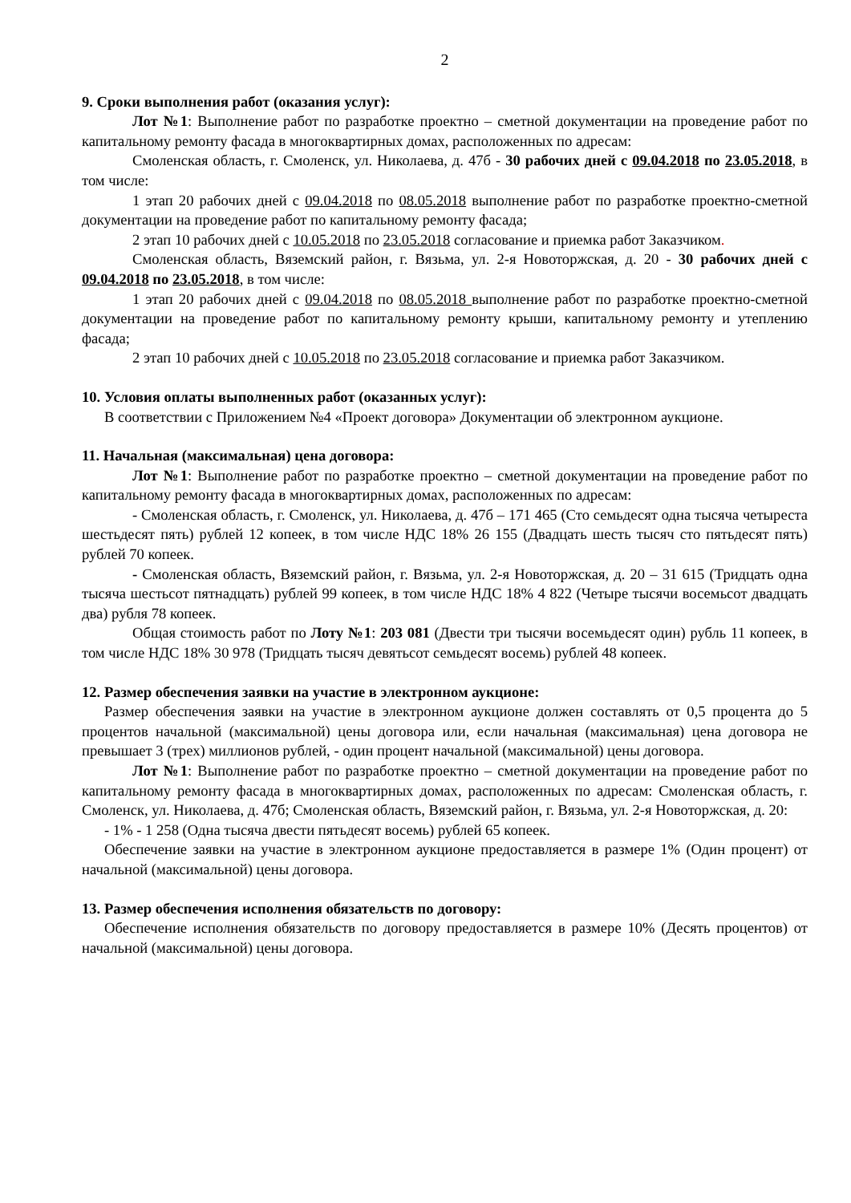2
9. Сроки выполнения работ (оказания услуг):
Лот №1: Выполнение работ по разработке проектно – сметной документации на проведение работ по капитальному ремонту фасада в многоквартирных домах, расположенных по адресам:
Смоленская область, г. Смоленск, ул. Николаева, д. 47б - 30 рабочих дней с 09.04.2018 по 23.05.2018, в том числе:
1 этап 20 рабочих дней с 09.04.2018 по 08.05.2018 выполнение работ по разработке проектно-сметной документации на проведение работ по капитальному ремонту фасада;
2 этап 10 рабочих дней с 10.05.2018 по 23.05.2018 согласование и приемка работ Заказчиком.
Смоленская область, Вяземский район, г. Вязьма, ул. 2-я Новоторжская, д. 20 - 30 рабочих дней с 09.04.2018 по 23.05.2018, в том числе:
1 этап 20 рабочих дней с 09.04.2018 по 08.05.2018 выполнение работ по разработке проектно-сметной документации на проведение работ по капитальному ремонту крыши, капитальному ремонту и утеплению фасада;
2 этап 10 рабочих дней с 10.05.2018 по 23.05.2018 согласование и приемка работ Заказчиком.
10. Условия оплаты выполненных работ (оказанных услуг):
В соответствии с Приложением №4 «Проект договора» Документации об электронном аукционе.
11. Начальная (максимальная) цена договора:
Лот №1: Выполнение работ по разработке проектно – сметной документации на проведение работ по капитальному ремонту фасада в многоквартирных домах, расположенных по адресам:
- Смоленская область, г. Смоленск, ул. Николаева, д. 47б – 171 465 (Сто семьдесят одна тысяча четыреста шестьдесят пять) рублей 12 копеек, в том числе НДС 18% 26 155 (Двадцать шесть тысяч сто пятьдесят пять) рублей 70 копеек.
- Смоленская область, Вяземский район, г. Вязьма, ул. 2-я Новоторжская, д. 20 – 31 615 (Тридцать одна тысяча шестьсот пятнадцать) рублей 99 копеек, в том числе НДС 18% 4 822 (Четыре тысячи восемьсот двадцать два) рубля 78 копеек.
Общая стоимость работ по Лоту №1: 203 081 (Двести три тысячи восемьдесят один) рубль 11 копеек, в том числе НДС 18% 30 978 (Тридцать тысяч девятьсот семьдесят восемь) рублей 48 копеек.
12. Размер обеспечения заявки на участие в электронном аукционе:
Размер обеспечения заявки на участие в электронном аукционе должен составлять от 0,5 процента до 5 процентов начальной (максимальной) цены договора или, если начальная (максимальная) цена договора не превышает 3 (трех) миллионов рублей, - один процент начальной (максимальной) цены договора.
Лот №1: Выполнение работ по разработке проектно – сметной документации на проведение работ по капитальному ремонту фасада в многоквартирных домах, расположенных по адресам: Смоленская область, г. Смоленск, ул. Николаева, д. 47б; Смоленская область, Вяземский район, г. Вязьма, ул. 2-я Новоторжская, д. 20:
- 1% - 1 258 (Одна тысяча двести пятьдесят восемь) рублей 65 копеек.
Обеспечение заявки на участие в электронном аукционе предоставляется в размере 1% (Один процент) от начальной (максимальной) цены договора.
13. Размер обеспечения исполнения обязательств по договору:
Обеспечение исполнения обязательств по договору предоставляется в размере 10% (Десять процентов) от начальной (максимальной) цены договора.